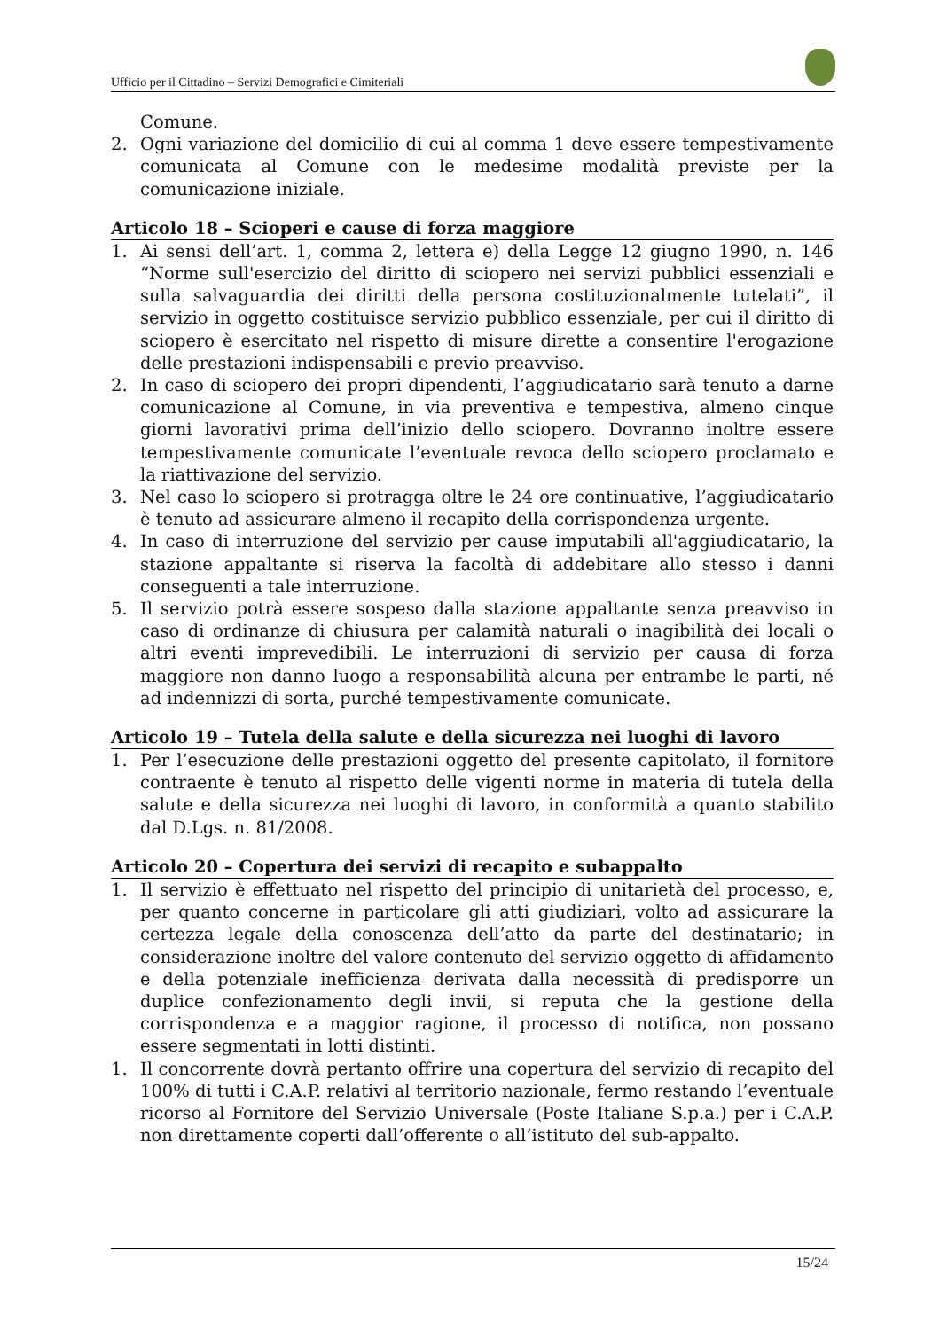Ufficio per il Cittadino – Servizi Demografici e Cimiteriali
Comune.
2. Ogni variazione del domicilio di cui al comma 1 deve essere tempestivamente comunicata al Comune con le medesime modalità previste per la comunicazione iniziale.
Articolo 18 – Scioperi e cause di forza maggiore
1. Ai sensi dell’art. 1, comma 2, lettera e) della Legge 12 giugno 1990, n. 146 “Norme sull'esercizio del diritto di sciopero nei servizi pubblici essenziali e sulla salvaguardia dei diritti della persona costituzionalmente tutelati”, il servizio in oggetto costituisce servizio pubblico essenziale, per cui il diritto di sciopero è esercitato nel rispetto di misure dirette a consentire l'erogazione delle prestazioni indispensabili e previo preavviso.
2. In caso di sciopero dei propri dipendenti, l’aggiudicatario sarà tenuto a darne comunicazione al Comune, in via preventiva e tempestiva, almeno cinque giorni lavorativi prima dell’inizio dello sciopero. Dovranno inoltre essere tempestivamente comunicate l’eventuale revoca dello sciopero proclamato e la riattivazione del servizio.
3. Nel caso lo sciopero si protragga oltre le 24 ore continuative, l’aggiudicatario è tenuto ad assicurare almeno il recapito della corrispondenza urgente.
4. In caso di interruzione del servizio per cause imputabili all'aggiudicatario, la stazione appaltante si riserva la facoltà di addebitare allo stesso i danni conseguenti a tale interruzione.
5. Il servizio potrà essere sospeso dalla stazione appaltante senza preavviso in caso di ordinanze di chiusura per calamità naturali o inagibilità dei locali o altri eventi imprevedibili. Le interruzioni di servizio per causa di forza maggiore non danno luogo a responsabilità alcuna per entrambe le parti, né ad indennizzi di sorta, purché tempestivamente comunicate.
Articolo 19 – Tutela della salute e della sicurezza nei luoghi di lavoro
1. Per l’esecuzione delle prestazioni oggetto del presente capitolato, il fornitore contraente è tenuto al rispetto delle vigenti norme in materia di tutela della salute e della sicurezza nei luoghi di lavoro, in conformità a quanto stabilito dal D.Lgs. n. 81/2008.
Articolo 20 – Copertura dei servizi di recapito e subappalto
1. Il servizio è effettuato nel rispetto del principio di unitarietà del processo, e, per quanto concerne in particolare gli atti giudiziari, volto ad assicurare la certezza legale della conoscenza dell’atto da parte del destinatario; in considerazione inoltre del valore contenuto del servizio oggetto di affidamento e della potenziale inefficienza derivata dalla necessità di predisporre un duplice confezionamento degli invii, si reputa che la gestione della corrispondenza e a maggior ragione, il processo di notifica, non possano essere segmentati in lotti distinti.
1. Il concorrente dovrà pertanto offrire una copertura del servizio di recapito del 100% di tutti i C.A.P. relativi al territorio nazionale, fermo restando l’eventuale ricorso al Fornitore del Servizio Universale (Poste Italiane S.p.a.) per i C.A.P. non direttamente coperti dall’offerente o all’istituto del sub-appalto.
15/24